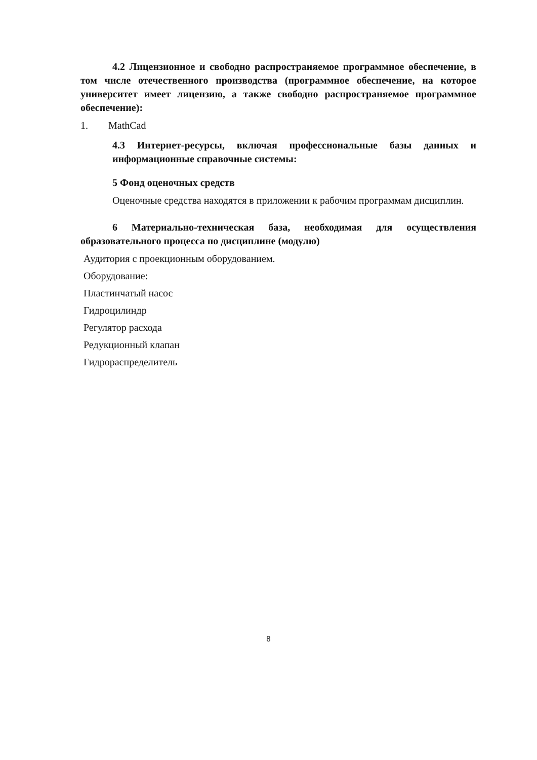4.2 Лицензионное и свободно распространяемое программное обеспечение, в том числе отечественного производства (программное обеспечение, на которое университет имеет лицензию, а также свободно распространяемое программное обеспечение):
1. MathCad
4.3 Интернет-ресурсы, включая профессиональные базы данных и информационные справочные системы:
5 Фонд оценочных средств
Оценочные средства находятся в приложении к рабочим программам дисциплин.
6 Материально-техническая база, необходимая для осуществления образовательного процесса по дисциплине (модулю)
Аудитория с проекционным оборудованием.
Оборудование:
Пластинчатый насос
Гидроцилиндр
Регулятор расхода
Редукционный клапан
Гидрораспределитель
8